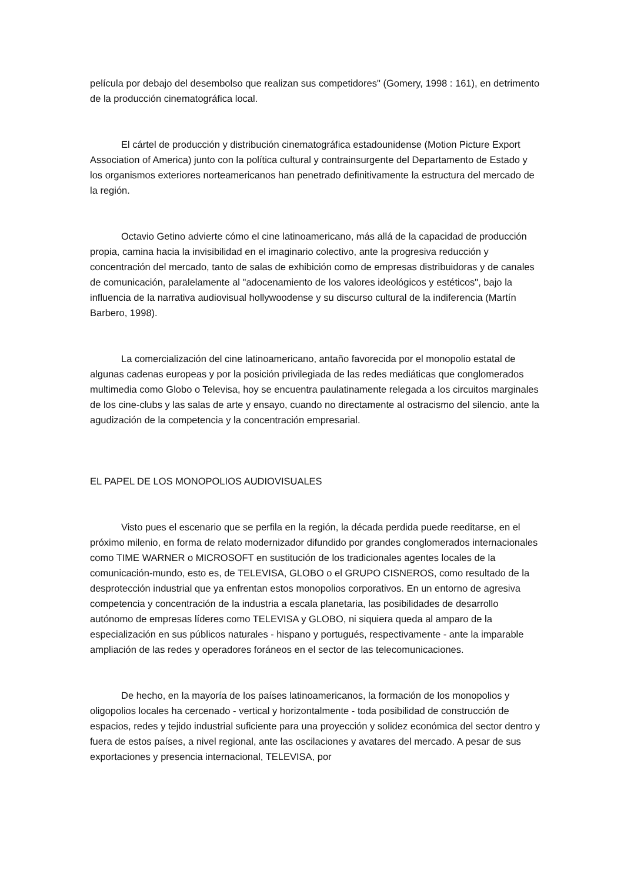película por debajo del desembolso que realizan sus competidores" (Gomery, 1998 : 161), en detrimento de la producción cinematográfica local.
El cártel de producción y distribución cinematográfica estadounidense (Motion Picture Export Association of America) junto con la política cultural y contrainsurgente del Departamento de Estado y los organismos exteriores norteamericanos han penetrado definitivamente la estructura del mercado de la región.
Octavio Getino advierte cómo el cine latinoamericano, más allá de la capacidad de producción propia, camina hacia la invisibilidad en el imaginario colectivo, ante la progresiva reducción y concentración del mercado, tanto de salas de exhibición como de empresas distribuidoras y de canales de comunicación, paralelamente al "adocenamiento de los valores ideológicos y estéticos", bajo la influencia de la narrativa audiovisual hollywoodense y su discurso cultural de la indiferencia (Martín Barbero, 1998).
La comercialización del cine latinoamericano, antaño favorecida por el monopolio estatal de algunas cadenas europeas y por la posición privilegiada de las redes mediáticas que conglomerados multimedia como Globo o Televisa, hoy se encuentra paulatinamente relegada a los circuitos marginales de los cine-clubs y las salas de arte y ensayo, cuando no directamente al ostracismo del silencio, ante la agudización de la competencia y la concentración empresarial.
EL PAPEL DE LOS MONOPOLIOS AUDIOVISUALES
Visto pues el escenario que se perfila en la región, la década perdida puede reeditarse, en el próximo milenio, en forma de relato modernizador difundido por grandes conglomerados internacionales como TIME WARNER o MICROSOFT en sustitución de los tradicionales agentes locales de la comunicación-mundo, esto es, de TELEVISA, GLOBO o el GRUPO CISNEROS, como resultado de la desprotección industrial que ya enfrentan estos monopolios corporativos. En un entorno de agresiva competencia y concentración de la industria a escala planetaria, las posibilidades de desarrollo autónomo de empresas líderes como TELEVISA y GLOBO, ni siquiera queda al amparo de la especialización en sus públicos naturales - hispano y portugués, respectivamente - ante la imparable ampliación de las redes y operadores foráneos en el sector de las telecomunicaciones.
De hecho, en la mayoría de los países latinoamericanos, la formación de los monopolios y oligopolios locales ha cercenado - vertical y horizontalmente - toda posibilidad de construcción de espacios, redes y tejido industrial suficiente para una proyección y solidez económica del sector dentro y fuera de estos países, a nivel regional, ante las oscilaciones y avatares del mercado. A pesar de sus exportaciones y presencia internacional, TELEVISA, por